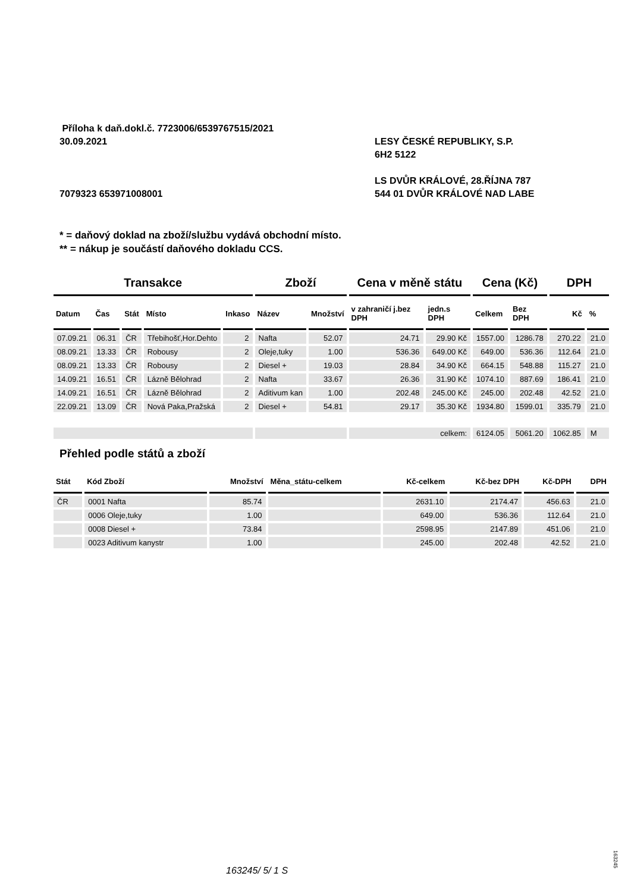Příloha k daň.dokl.č. 7723006/6539767515/2021
30.09.2021 LESY ČESKÉ REPUBLIKY, S.P.
6H2 5122
7079323 653971008001 LS DVŮR KRÁLOVÉ, 28.ŘÍJNA 787
544 01 DVŮR KRÁLOVÉ NAD LABE
* = daňový doklad na zboží/službu vydává obchodní místo.
** = nákup je součástí daňového dokladu CCS.
| Transakce | | | | | Zboží | | Cena v měně státu | | Cena (Kč) | | DPH | |
| --- | --- | --- | --- | --- | --- | --- | --- | --- | --- | --- | --- | --- |
| Datum | Čas | Stát | Místo | Inkaso | Název | Množství | v zahraničí j.bez DPH | jedn.s DPH | Celkem | Bez DPH | Kč | % |
| 07.09.21 | 06.31 | ČR | Třebihošť,Hor.Dehto | 2 | Nafta | 52.07 | 24.71 | 29.90 Kč | 1557.00 | 1286.78 | 270.22 | 21.0 |
| 08.09.21 | 13.33 | ČR | Robousy | 2 | Oleje,tuky | 1.00 | 536.36 | 649.00 Kč | 649.00 | 536.36 | 112.64 | 21.0 |
| 08.09.21 | 13.33 | ČR | Robousy | 2 | Diesel + | 19.03 | 28.84 | 34.90 Kč | 664.15 | 548.88 | 115.27 | 21.0 |
| 14.09.21 | 16.51 | ČR | Lázně Bělohrad | 2 | Nafta | 33.67 | 26.36 | 31.90 Kč | 1074.10 | 887.69 | 186.41 | 21.0 |
| 14.09.21 | 16.51 | ČR | Lázně Bělohrad | 2 | Aditivum kan | 1.00 | 202.48 | 245.00 Kč | 245.00 | 202.48 | 42.52 | 21.0 |
| 22.09.21 | 13.09 | ČR | Nová Paka,Pražská | 2 | Diesel + | 54.81 | 29.17 | 35.30 Kč | 1934.80 | 1599.01 | 335.79 | 21.0 |
| | | | | | | | celkem: | | 6124.05 | 5061.20 | 1062.85 | M |
Přehled podle států a zboží
| Stát | Kód Zboží | Množství | Měna_státu-celkem | Kč-celkem | Kč-bez DPH | Kč-DPH | DPH |
| --- | --- | --- | --- | --- | --- | --- | --- |
| ČR | 0001 Nafta | 85.74 | | 2631.10 | 2174.47 | 456.63 | 21.0 |
| | 0006 Oleje,tuky | 1.00 | | 649.00 | 536.36 | 112.64 | 21.0 |
| | 0008 Diesel + | 73.84 | | 2598.95 | 2147.89 | 451.06 | 21.0 |
| | 0023 Aditivum kanystr | 1.00 | | 245.00 | 202.48 | 42.52 | 21.0 |
163245/ 5/ 1 S
163245